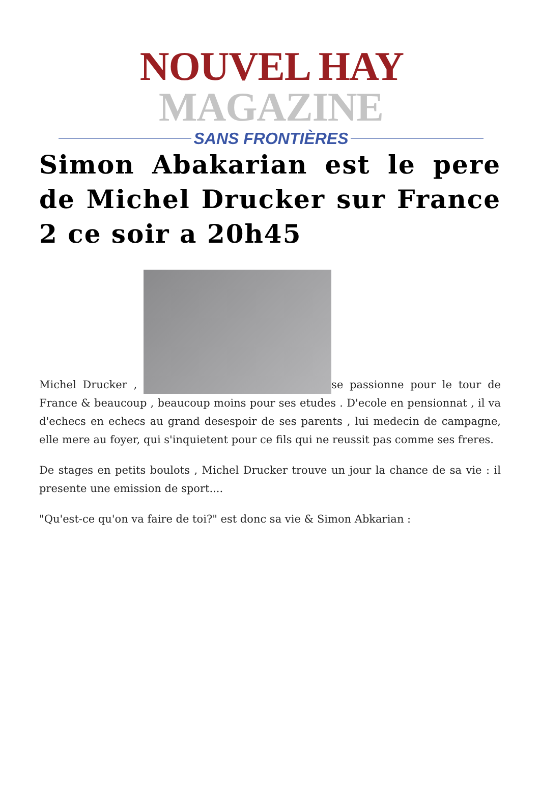NOUVEL HAY MAGAZINE
SANS FRONTIÈRES
Simon Abakarian est le pere de Michel Drucker sur France 2 ce soir a 20h45
Michel Drucker , se passionne pour le tour de France & beaucoup , beaucoup moins pour ses etudes . D'ecole en pensionnat , il va d'echecs en echecs au grand desespoir de ses parents , lui medecin de campagne, elle mere au foyer, qui s'inquietent pour ce fils qui ne reussit pas comme ses freres.
De stages en petits boulots , Michel Drucker trouve un jour la chance de sa vie : il presente une emission de sport....
"Qu'est-ce qu'on va faire de toi?" est donc sa vie & Simon Abkarian :